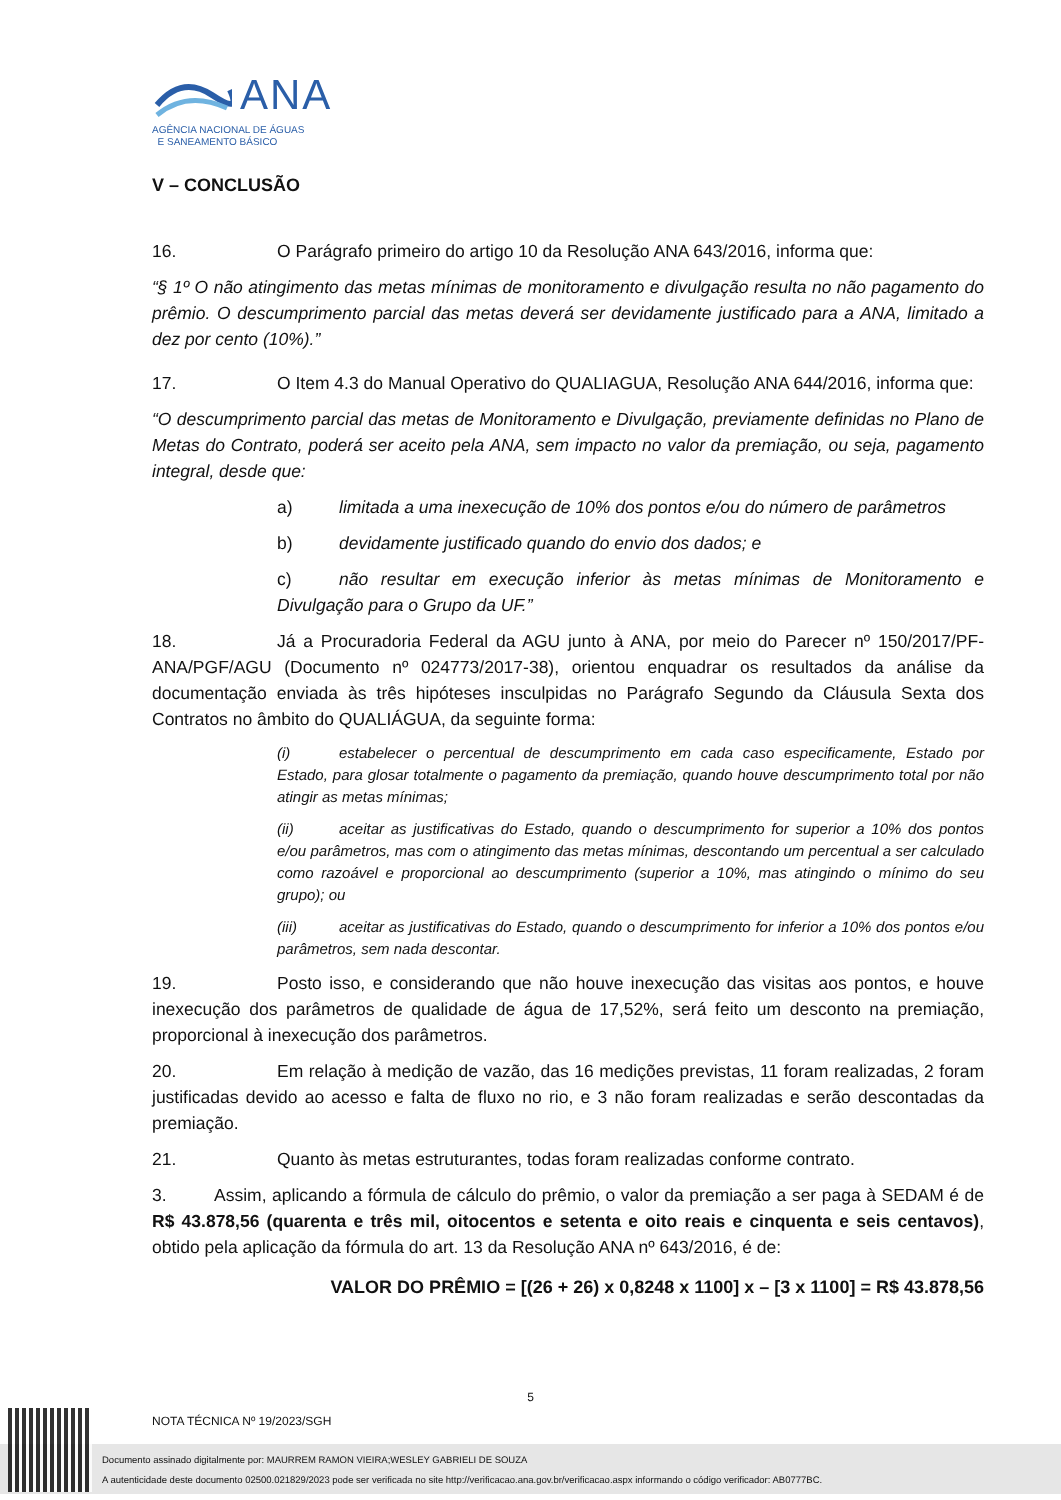ANA
AGÊNCIA NACIONAL DE ÁGUAS
E SANEAMENTO BÁSICO
V – CONCLUSÃO
16. O Parágrafo primeiro do artigo 10 da Resolução ANA 643/2016, informa que:
“§ 1º O não atingimento das metas mínimas de monitoramento e divulgação resulta no não pagamento do prêmio. O descumprimento parcial das metas deverá ser devidamente justificado para a ANA, limitado a dez por cento (10%).”
17. O Item 4.3 do Manual Operativo do QUALIAGUA, Resolução ANA 644/2016, informa que:
“O descumprimento parcial das metas de Monitoramento e Divulgação, previamente definidas no Plano de Metas do Contrato, poderá ser aceito pela ANA, sem impacto no valor da premiação, ou seja, pagamento integral, desde que:
a) limitada a uma inexecução de 10% dos pontos e/ou do número de parâmetros
b) devidamente justificado quando do envio dos dados; e
c) não resultar em execução inferior às metas mínimas de Monitoramento e Divulgação para o Grupo da UF.”
18. Já a Procuradoria Federal da AGU junto à ANA, por meio do Parecer nº 150/2017/PF-ANA/PGF/AGU (Documento nº 024773/2017-38), orientou enquadrar os resultados da análise da documentação enviada às três hipóteses insculpidas no Parágrafo Segundo da Cláusula Sexta dos Contratos no âmbito do QUALIÁGUA, da seguinte forma:
(i) estabelecer o percentual de descumprimento em cada caso especificamente, Estado por Estado, para glosar totalmente o pagamento da premiação, quando houve descumprimento total por não atingir as metas mínimas;
(ii) aceitar as justificativas do Estado, quando o descumprimento for superior a 10% dos pontos e/ou parâmetros, mas com o atingimento das metas mínimas, descontando um percentual a ser calculado como razoável e proporcional ao descumprimento (superior a 10%, mas atingindo o mínimo do seu grupo); ou
(iii) aceitar as justificativas do Estado, quando o descumprimento for inferior a 10% dos pontos e/ou parâmetros, sem nada descontar.
19. Posto isso, e considerando que não houve inexecução das visitas aos pontos, e houve inexecução dos parâmetros de qualidade de água de 17,52%, será feito um desconto na premiação, proporcional à inexecução dos parâmetros.
20. Em relação à medição de vazão, das 16 medições previstas, 11 foram realizadas, 2 foram justificadas devido ao acesso e falta de fluxo no rio, e 3 não foram realizadas e serão descontadas da premiação.
21. Quanto às metas estruturantes, todas foram realizadas conforme contrato.
3. Assim, aplicando a fórmula de cálculo do prêmio, o valor da premiação a ser paga à SEDAM é de R$ 43.878,56 (quarenta e três mil, oitocentos e setenta e oito reais e cinquenta e seis centavos), obtido pela aplicação da fórmula do art. 13 da Resolução ANA nº 643/2016, é de:
VALOR DO PRÊMIO = [(26 + 26) x 0,8248 x 1100] x – [3 x 1100] = R$ 43.878,56
5
NOTA TÉCNICA Nº 19/2023/SGH
Documento assinado digitalmente por: MAURREM RAMON VIEIRA;WESLEY GABRIELI DE SOUZA
A autenticidade deste documento 02500.021829/2023 pode ser verificada no site http://verificacao.ana.gov.br/verificacao.aspx informando o código verificador: AB0777BC.